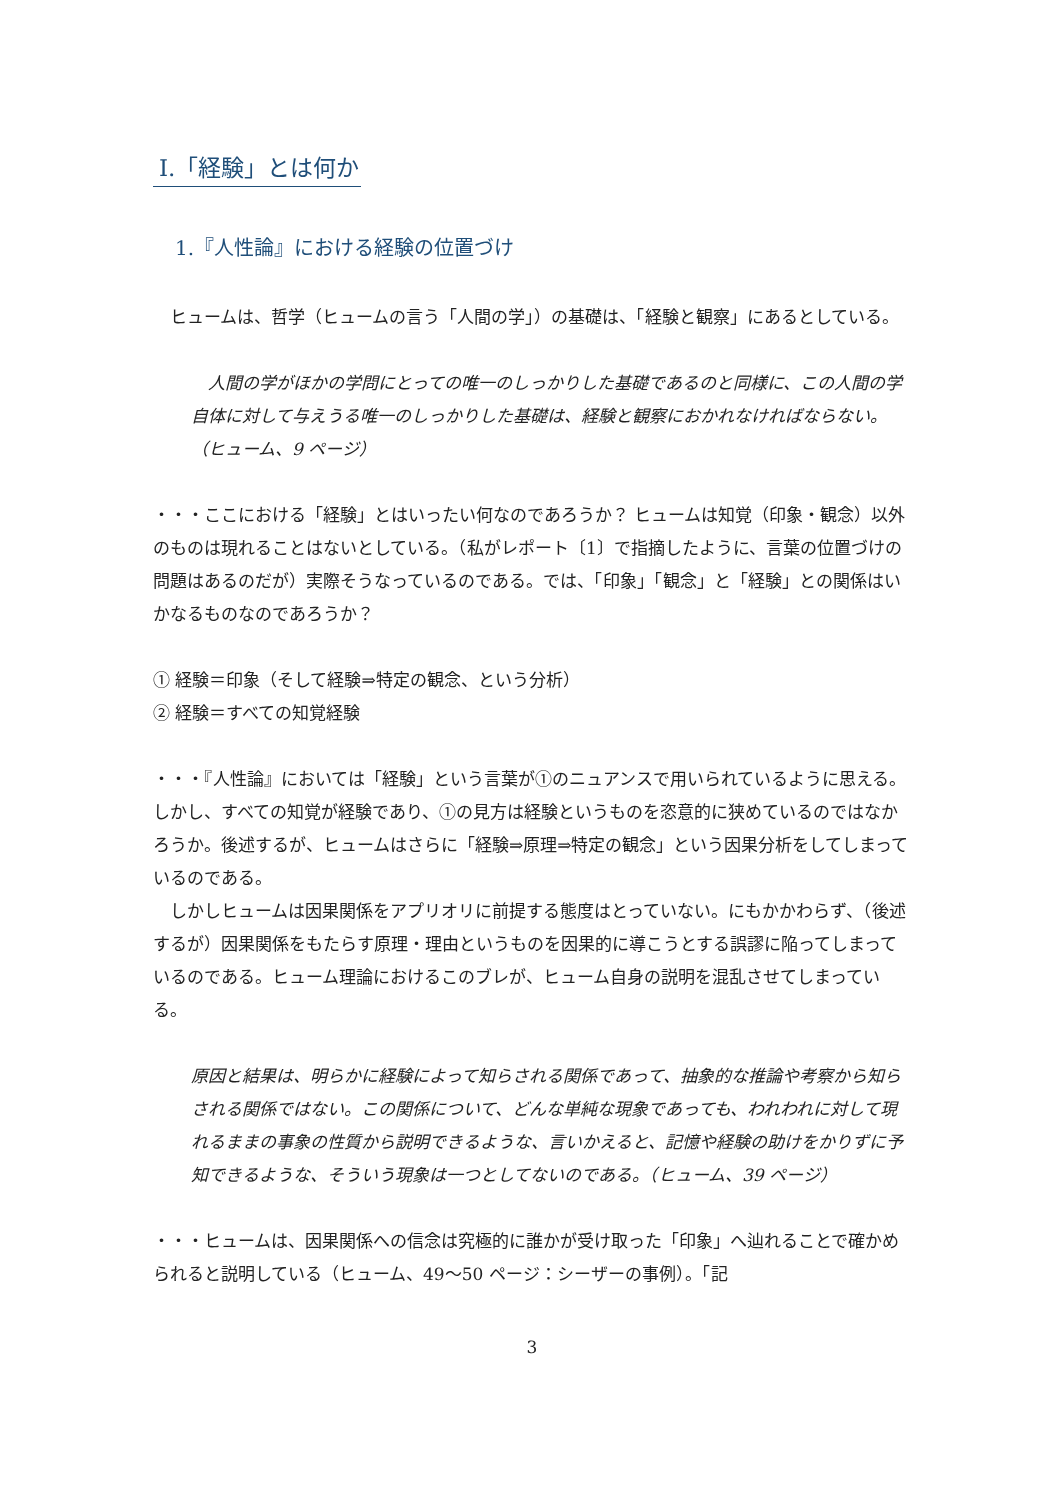Ⅰ.「経験」とは何か
1.『人性論』における経験の位置づけ
　ヒュームは、哲学（ヒュームの言う「人間の学」）の基礎は、「経験と観察」にあるとしている。
　人間の学がほかの学問にとっての唯一のしっかりした基礎であるのと同様に、この人間の学自体に対して与えうる唯一のしっかりした基礎は、経験と観察におかれなければならない。（ヒューム、9 ページ）
・・・ここにおける「経験」とはいったい何なのであろうか？ ヒュームは知覚（印象・観念）以外のものは現れることはないとしている。（私がレポート〔1〕で指摘したように、言葉の位置づけの問題はあるのだが）実際そうなっているのである。では、「印象」「観念」と「経験」との関係はいかなるものなのであろうか？
① 経験＝印象（そして経験⇒特定の観念、という分析）
② 経験＝すべての知覚経験
・・・『人性論』においては「経験」という言葉が①のニュアンスで用いられているように思える。しかし、すべての知覚が経験であり、①の見方は経験というものを恣意的に狭めているのではなかろうか。後述するが、ヒュームはさらに「経験⇒原理⇒特定の観念」という因果分析をしてしまっているのである。
　しかしヒュームは因果関係をアプリオリに前提する態度はとっていない。にもかかわらず、（後述するが）因果関係をもたらす原理・理由というものを因果的に導こうとする誤謬に陥ってしまっているのである。ヒューム理論におけるこのブレが、ヒューム自身の説明を混乱させてしまっている。
原因と結果は、明らかに経験によって知らされる関係であって、抽象的な推論や考察から知らされる関係ではない。この関係について、どんな単純な現象であっても、われわれに対して現れるままの事象の性質から説明できるような、言いかえると、記憶や経験の助けをかりずに予知できるような、そういう現象は一つとしてないのである。（ヒューム、39 ページ）
・・・ヒュームは、因果関係への信念は究極的に誰かが受け取った「印象」へ辿れることで確かめられると説明している（ヒューム、49～50 ページ：シーザーの事例）。「記
3